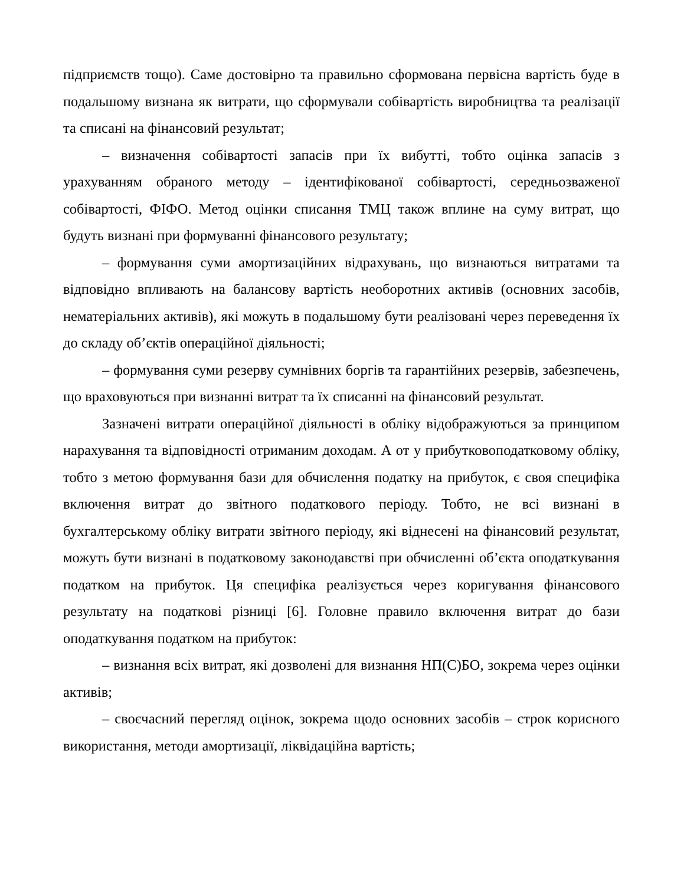підприємств тощо). Саме достовірно та правильно сформована первісна вартість буде в подальшому визнана як витрати, що сформували собівартість виробництва та реалізації та списані на фінансовий результат;
– визначення собівартості запасів при їх вибутті, тобто оцінка запасів з урахуванням обраного методу – ідентифікованої собівартості, середньозваженої собівартості, ФІФО. Метод оцінки списання ТМЦ також вплине на суму витрат, що будуть визнані при формуванні фінансового результату;
– формування суми амортизаційних відрахувань, що визнаються витратами та відповідно впливають на балансову вартість необоротних активів (основних засобів, нематеріальних активів), які можуть в подальшому бути реалізовані через переведення їх до складу об’єктів операційної діяльності;
– формування суми резерву сумнівних боргів та гарантійних резервів, забезпечень, що враховуються при визнанні витрат та їх списанні на фінансовий результат.
Зазначені витрати операційної діяльності в обліку відображуються за принципом нарахування та відповідності отриманим доходам. А от у прибутковоподатковому обліку, тобто з метою формування бази для обчислення податку на прибуток, є своя специфіка включення витрат до звітного податкового періоду. Тобто, не всі визнані в бухгалтерському обліку витрати звітного періоду, які віднесені на фінансовий результат, можуть бути визнані в податковому законодавстві при обчисленні об’єкта оподаткування податком на прибуток. Ця специфіка реалізується через коригування фінансового результату на податкові різниці [6]. Головне правило включення витрат до бази оподаткування податком на прибуток:
– визнання всіх витрат, які дозволені для визнання НП(С)БО, зокрема через оцінки активів;
– своєчасний перегляд оцінок, зокрема щодо основних засобів – строк корисного використання, методи амортизації, ліквідаційна вартість;